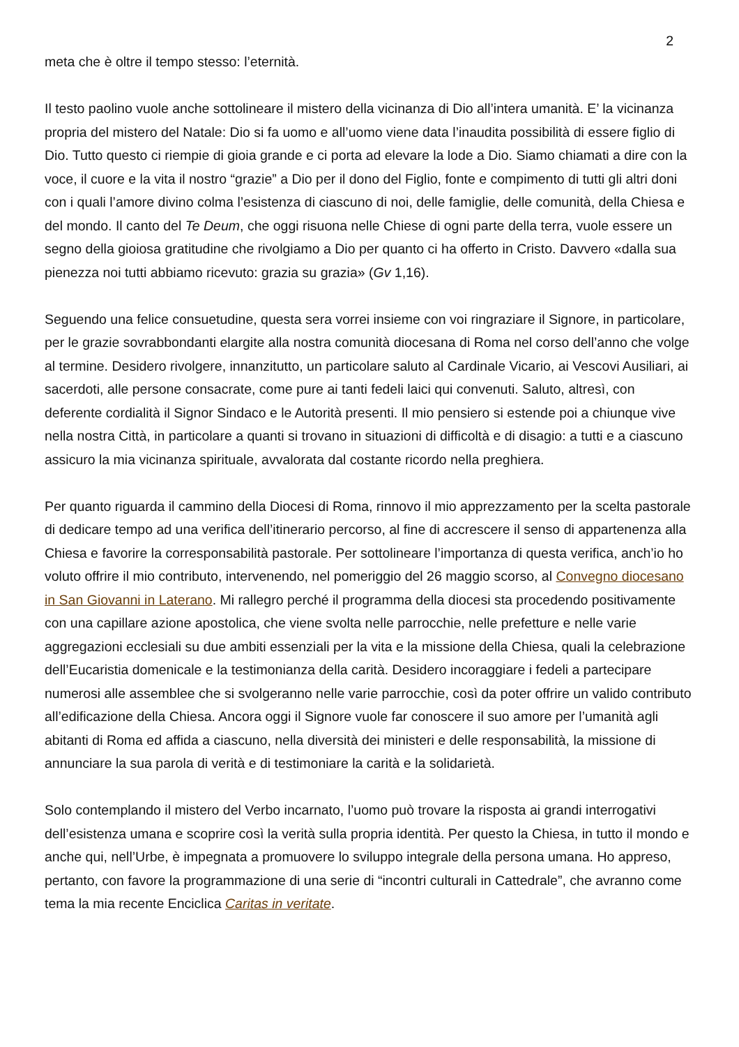2
meta che è oltre il tempo stesso: l’eternità.
Il testo paolino vuole anche sottolineare il mistero della vicinanza di Dio all’intera umanità. E’ la vicinanza propria del mistero del Natale: Dio si fa uomo e all’uomo viene data l’inaudita possibilità di essere figlio di Dio. Tutto questo ci riempie di gioia grande e ci porta ad elevare la lode a Dio. Siamo chiamati a dire con la voce, il cuore e la vita il nostro “grazie” a Dio per il dono del Figlio, fonte e compimento di tutti gli altri doni con i quali l’amore divino colma l’esistenza di ciascuno di noi, delle famiglie, delle comunità, della Chiesa e del mondo. Il canto del Te Deum, che oggi risuona nelle Chiese di ogni parte della terra, vuole essere un segno della gioiosa gratitudine che rivolgiamo a Dio per quanto ci ha offerto in Cristo. Davvero «dalla sua pienezza noi tutti abbiamo ricevuto: grazia su grazia» (Gv 1,16).
Seguendo una felice consuetudine, questa sera vorrei insieme con voi ringraziare il Signore, in particolare, per le grazie sovrabbondanti elargite alla nostra comunità diocesana di Roma nel corso dell’anno che volge al termine. Desidero rivolgere, innanzitutto, un particolare saluto al Cardinale Vicario, ai Vescovi Ausiliari, ai sacerdoti, alle persone consacrate, come pure ai tanti fedeli laici qui convenuti. Saluto, altresì, con deferente cordialità il Signor Sindaco e le Autorità presenti. Il mio pensiero si estende poi a chiunque vive nella nostra Città, in particolare a quanti si trovano in situazioni di difficoltà e di disagio: a tutti e a ciascuno assicuro la mia vicinanza spirituale, avvalorata dal costante ricordo nella preghiera.
Per quanto riguarda il cammino della Diocesi di Roma, rinnovo il mio apprezzamento per la scelta pastorale di dedicare tempo ad una verifica dell’itinerario percorso, al fine di accrescere il senso di appartenenza alla Chiesa e favorire la corresponsabilità pastorale. Per sottolineare l’importanza di questa verifica, anch’io ho voluto offrire il mio contributo, intervenendo, nel pomeriggio del 26 maggio scorso, al Convegno diocesano in San Giovanni in Laterano. Mi rallegro perché il programma della diocesi sta procedendo positivamente con una capillare azione apostolica, che viene svolta nelle parrocchie, nelle prefetture e nelle varie aggregazioni ecclesiali su due ambiti essenziali per la vita e la missione della Chiesa, quali la celebrazione dell’Eucaristia domenicale e la testimonianza della carità. Desidero incoraggiare i fedeli a partecipare numerosi alle assemblee che si svolgeranno nelle varie parrocchie, così da poter offrire un valido contributo all’edificazione della Chiesa. Ancora oggi il Signore vuole far conoscere il suo amore per l’umanità agli abitanti di Roma ed affida a ciascuno, nella diversità dei ministeri e delle responsabilità, la missione di annunciare la sua parola di verità e di testimoniare la carità e la solidarietà.
Solo contemplando il mistero del Verbo incarnato, l’uomo può trovare la risposta ai grandi interrogativi dell’esistenza umana e scoprire così la verità sulla propria identità. Per questo la Chiesa, in tutto il mondo e anche qui, nell’Urbe, è impegnata a promuovere lo sviluppo integrale della persona umana. Ho appreso, pertanto, con favore la programmazione di una serie di “incontri culturali in Cattedrale”, che avranno come tema la mia recente Enciclica Caritas in veritate.